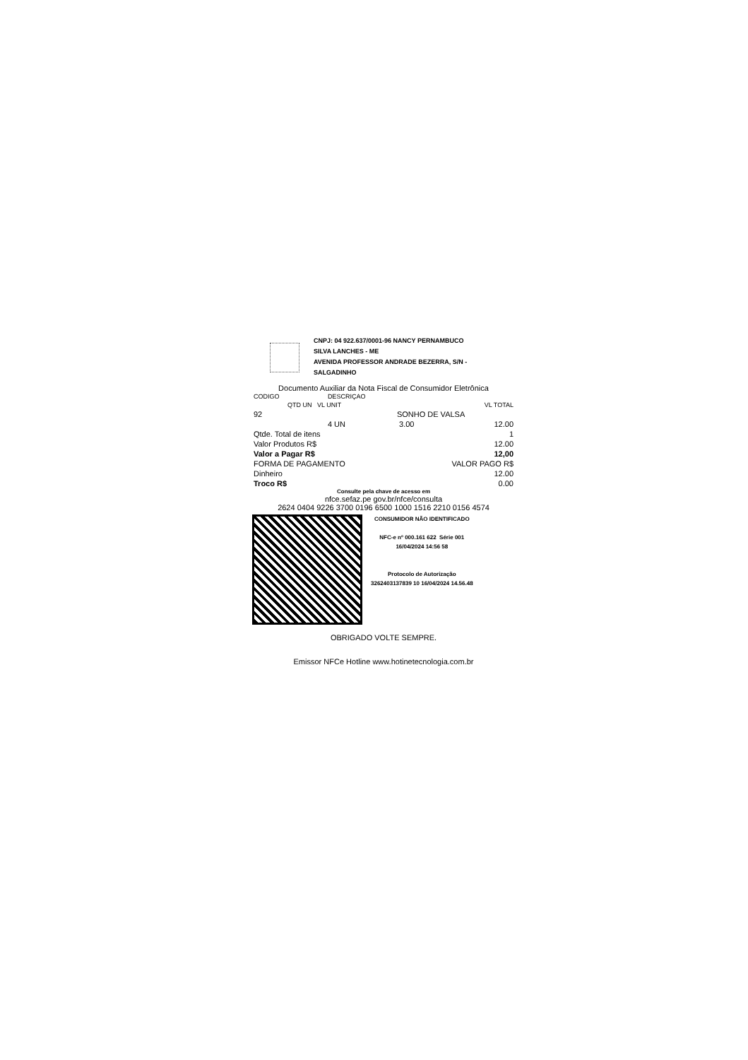CNPJ: 04 922.637/0001-96 NANCY PERNAMBUCO
SILVA LANCHES - ME
AVENIDA PROFESSOR ANDRADE BEZERRA, S/N -
SALGADINHO
Documento Auxiliar da Nota Fiscal de Consumidor Eletrônica
| CODIGO | DESCRIÇAO | | |
| --- | --- | --- | --- |
| QTD UN VL UNIT | | | VL TOTAL |
| 92 | SONHO DE VALSA | | |
| | 4 UN | 3.00 | 12.00 |
| Qtde. Total de itens | | | 1 |
| Valor Produtos R$ | | | 12.00 |
| Valor a Pagar R$ | | | 12,00 |
| FORMA DE PAGAMENTO | | VALOR PAGO R$ | |
| Dinheiro | | | 12.00 |
| Troco R$ | | | 0.00 |
Consulte pela chave de acesso em
nfce.sefaz.pe gov.br/nfce/consulta
2624 0404 9226 3700 0196 6500 1000 1516 2210 0156 4574
CONSUMIDOR NÃO IDENTIFICADO
NFC-e nº 000.161 622 Série 001
16/04/2024 14:56 58
Protocolo de Autorização
3262403137839 10 16/04/2024 14.56.48
OBRIGADO VOLTE SEMPRE.
Emissor NFCe Hotline www.hotinetecnologia.com.br